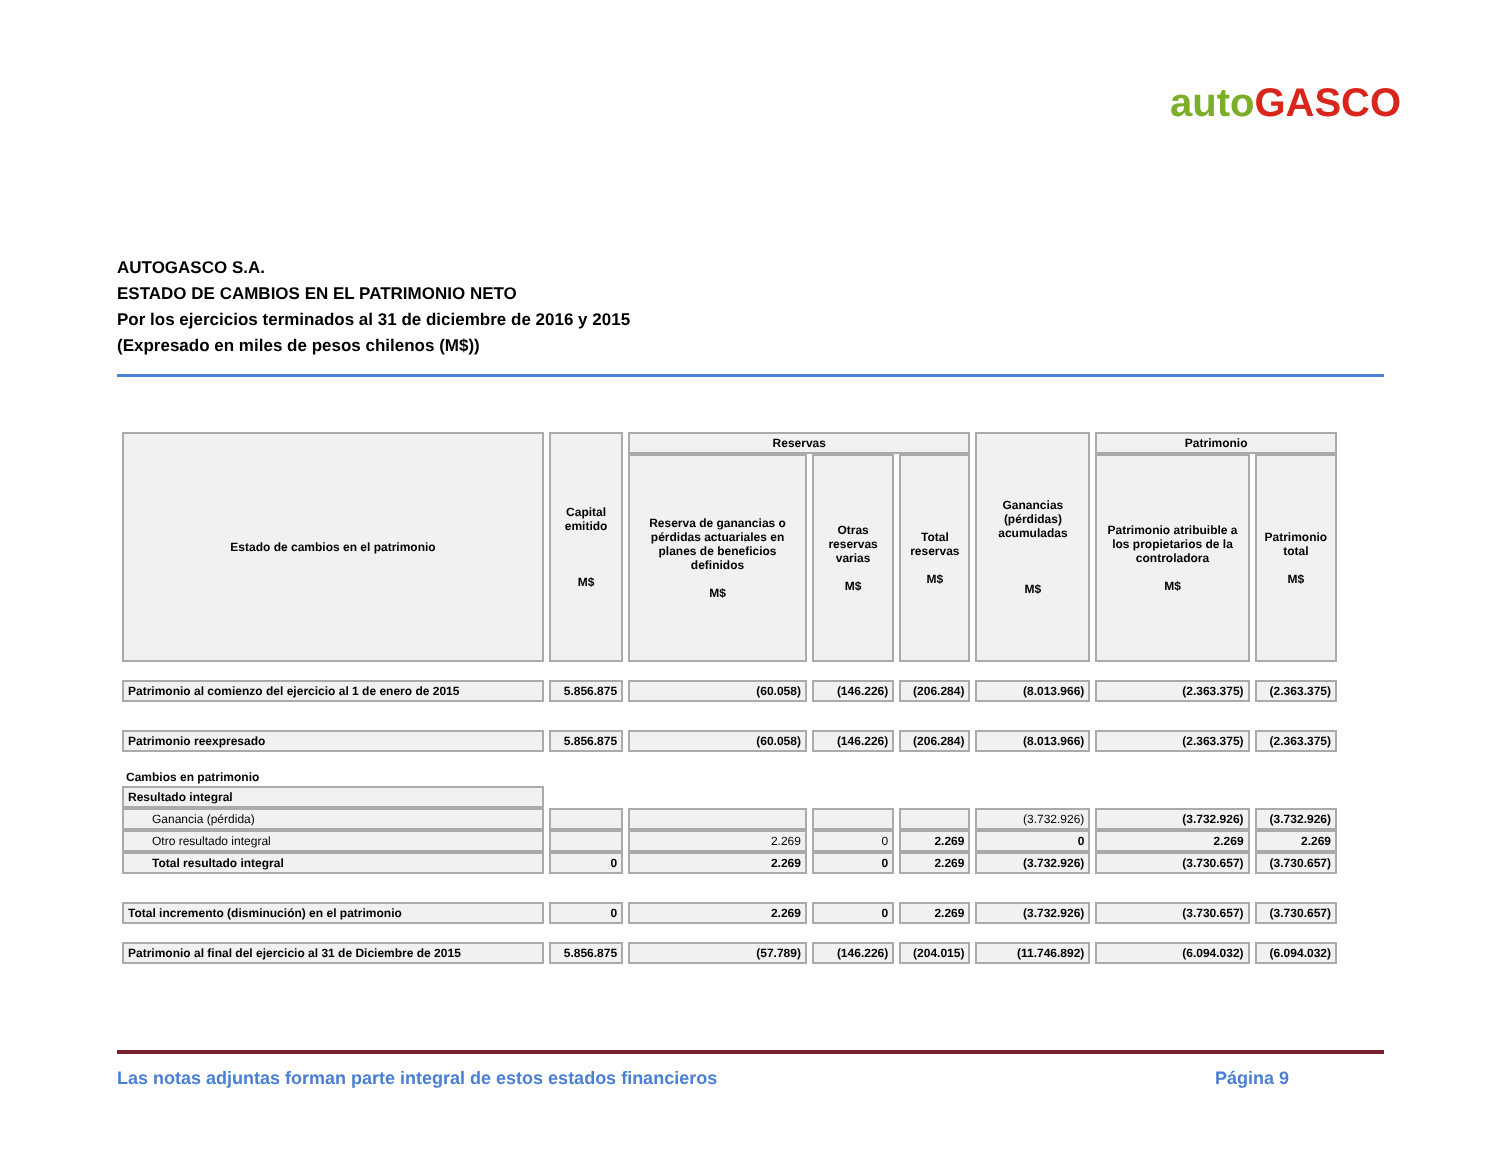auto GASCO
AUTOGASCO S.A.
ESTADO DE CAMBIOS EN EL PATRIMONIO NETO
Por los ejercicios terminados al 31 de diciembre de 2016 y 2015
(Expresado en miles de pesos chilenos (M$))
| Estado de cambios en el patrimonio | Capital emitido M$ | Reservas | | | Ganancias (pérdidas) acumuladas M$ | Patrimonio | |
| --- | --- | --- | --- | --- | --- | --- | --- |
| | | Reserva de ganancias o pérdidas actuariales en planes de beneficios definidos M$ | Otras reservas varias M$ | Total reservas M$ | | Patrimonio atribuible a los propietarios de la controladora M$ | Patrimonio total M$ |
| Patrimonio al comienzo del ejercicio al 1 de enero de 2015 | 5.856.875 | (60.058) | (146.226) | (206.284) | (8.013.966) | (2.363.375) | (2.363.375) |
| Patrimonio reexpresado | 5.856.875 | (60.058) | (146.226) | (206.284) | (8.013.966) | (2.363.375) | (2.363.375) |
| Cambios en patrimonio | | | | | | | |
| Resultado integral | | | | | | | |
| Ganancia (pérdida) | | | | | (3.732.926) | (3.732.926) | (3.732.926) |
| Otro resultado integral | | 2.269 | 0 | 2.269 | 0 | 2.269 | 2.269 |
| Total resultado integral | 0 | 2.269 | 0 | 2.269 | (3.732.926) | (3.730.657) | (3.730.657) |
| Total incremento (disminución) en el patrimonio | 0 | 2.269 | 0 | 2.269 | (3.732.926) | (3.730.657) | (3.730.657) |
| Patrimonio al final del ejercicio al 31 de Diciembre de 2015 | 5.856.875 | (57.789) | (146.226) | (204.015) | (11.746.892) | (6.094.032) | (6.094.032) |
Las notas adjuntas forman parte integral de estos estados financieros Página 9